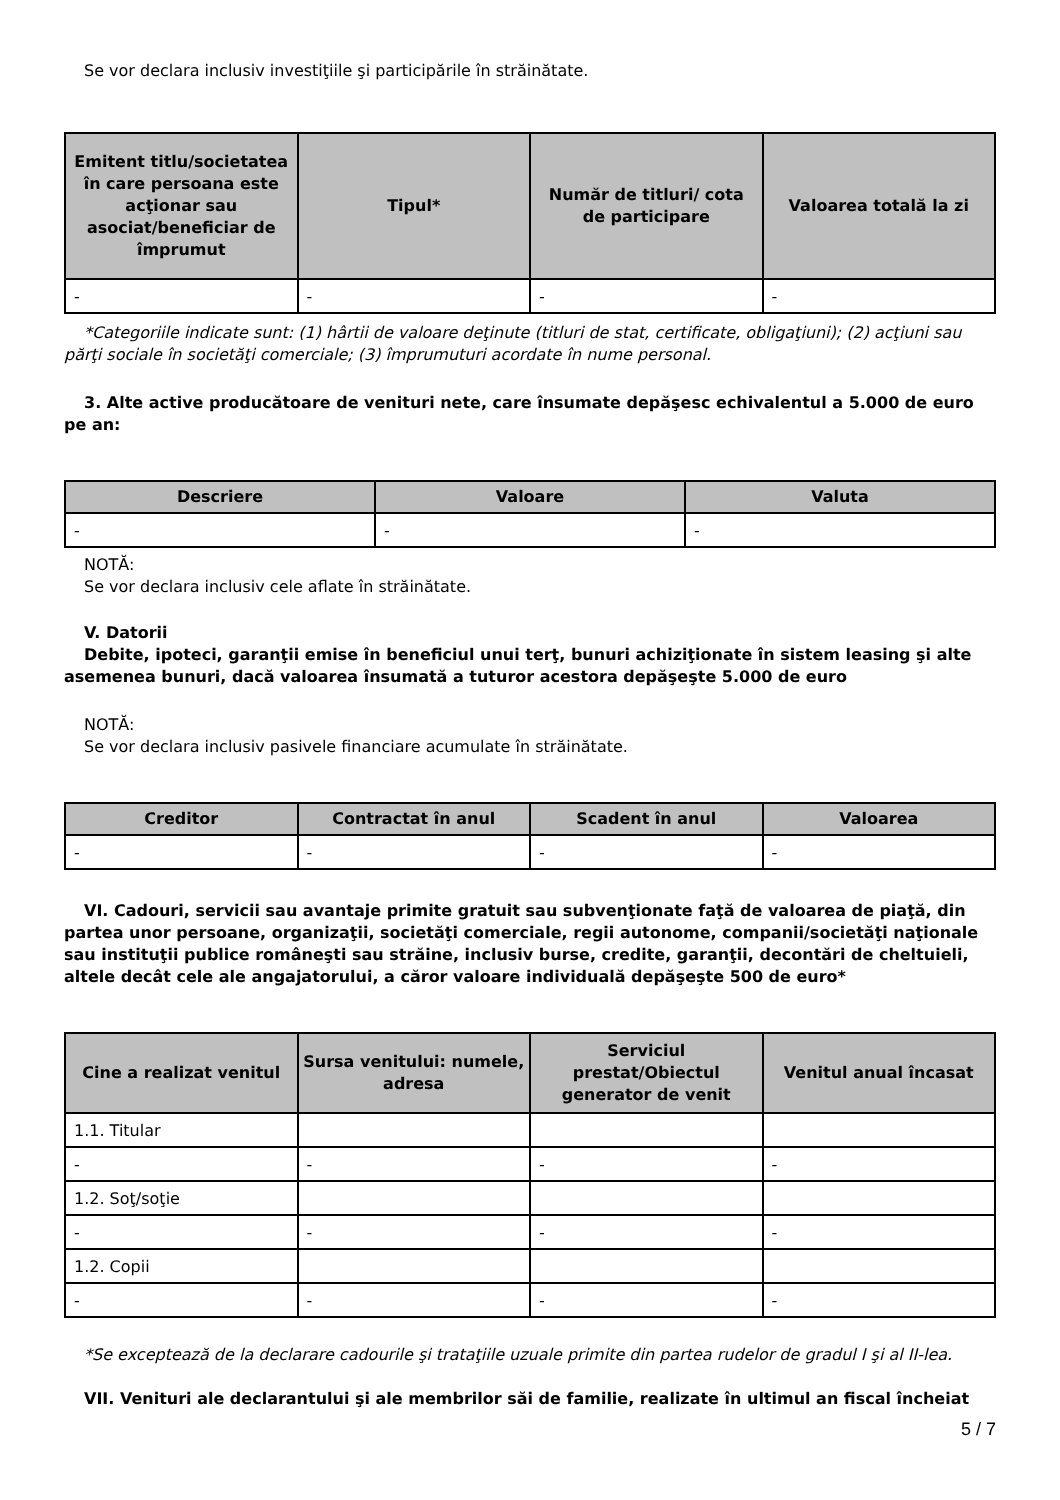Se vor declara inclusiv investiţiile şi participările în străinătate.
| Emitent titlu/societatea în care persoana este acţionar sau asociat/beneficiar de împrumut | Tipul* | Număr de titluri/ cota de participare | Valoarea totală la zi |
| --- | --- | --- | --- |
| - | - | - | - |
*Categoriile indicate sunt: (1) hârtii de valoare deţinute (titluri de stat, certificate, obligaţiuni); (2) acţiuni sau părţi sociale în societăţi comerciale; (3) împrumuturi acordate în nume personal.
3. Alte active producătoare de venituri nete, care însumate depăşesc echivalentul a 5.000 de euro pe an:
| Descriere | Valoare | Valuta |
| --- | --- | --- |
| - | - | - |
NOTĂ:
Se vor declara inclusiv cele aflate în străinătate.
V. Datorii
Debite, ipoteci, garanţii emise în beneficiul unui terţ, bunuri achiziţionate în sistem leasing şi alte asemenea bunuri, dacă valoarea însumată a tuturor acestora depăşeşte 5.000 de euro
NOTĂ:
Se vor declara inclusiv pasivele financiare acumulate în străinătate.
| Creditor | Contractat în anul | Scadent în anul | Valoarea |
| --- | --- | --- | --- |
| - | - | - | - |
VI. Cadouri, servicii sau avantaje primite gratuit sau subvenţionate faţă de valoarea de piaţă, din partea unor persoane, organizaţii, societăţi comerciale, regii autonome, companii/societăţi naţionale sau instituţii publice româneşti sau străine, inclusiv burse, credite, garanţii, decontări de cheltuieli, altele decât cele ale angajatorului, a căror valoare individuală depăşeşte 500 de euro*
| Cine a realizat venitul | Sursa venitului: numele, adresa | Serviciul prestat/Obiectul generator de venit | Venitul anual încasat |
| --- | --- | --- | --- |
| 1.1. Titular | | | |
| - | - | - | - |
| 1.2. Soţ/soţie | | | |
| - | - | - | - |
| 1.2. Copii | | | |
| - | - | - | - |
*Se exceptează de la declarare cadourile şi trataţiile uzuale primite din partea rudelor de gradul I şi al II-lea.
VII. Venituri ale declarantului şi ale membrilor săi de familie, realizate în ultimul an fiscal încheiat
5 / 7